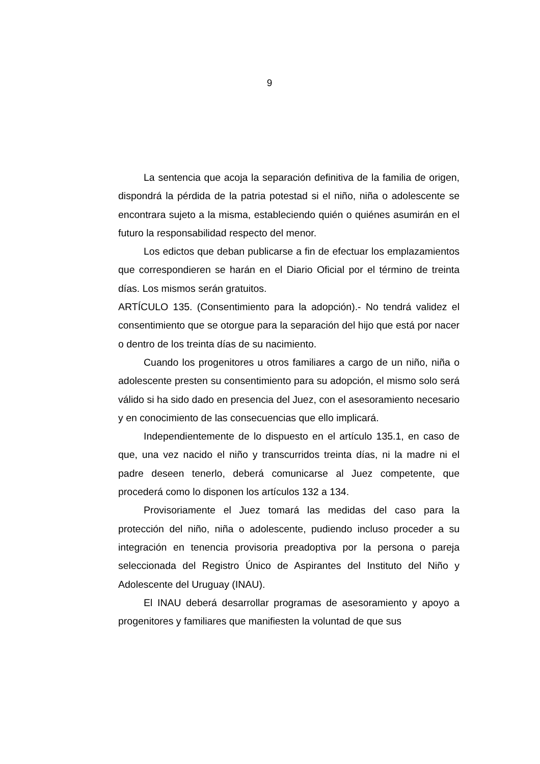9
La sentencia que acoja la separación definitiva de la familia de origen, dispondrá la pérdida de la patria potestad si el niño, niña o adolescente se encontrara sujeto a la misma, estableciendo quién o quiénes asumirán en el futuro la responsabilidad respecto del menor.
Los edictos que deban publicarse a fin de efectuar los emplazamientos que correspondieren se harán en el Diario Oficial por el término de treinta días. Los mismos serán gratuitos.
ARTÍCULO 135. (Consentimiento para la adopción).- No tendrá validez el consentimiento que se otorgue para la separación del hijo que está por nacer o dentro de los treinta días de su nacimiento.
Cuando los progenitores u otros familiares a cargo de un niño, niña o adolescente presten su consentimiento para su adopción, el mismo solo será válido si ha sido dado en presencia del Juez, con el asesoramiento necesario y en conocimiento de las consecuencias que ello implicará.
Independientemente de lo dispuesto en el artículo 135.1, en caso de que, una vez nacido el niño y transcurridos treinta días, ni la madre ni el padre deseen tenerlo, deberá comunicarse al Juez competente, que procederá como lo disponen los artículos 132 a 134.
Provisoriamente el Juez tomará las medidas del caso para la protección del niño, niña o adolescente, pudiendo incluso proceder a su integración en tenencia provisoria preadoptiva por la persona o pareja seleccionada del Registro Único de Aspirantes del Instituto del Niño y Adolescente del Uruguay (INAU).
El INAU deberá desarrollar programas de asesoramiento y apoyo a progenitores y familiares que manifiesten la voluntad de que sus